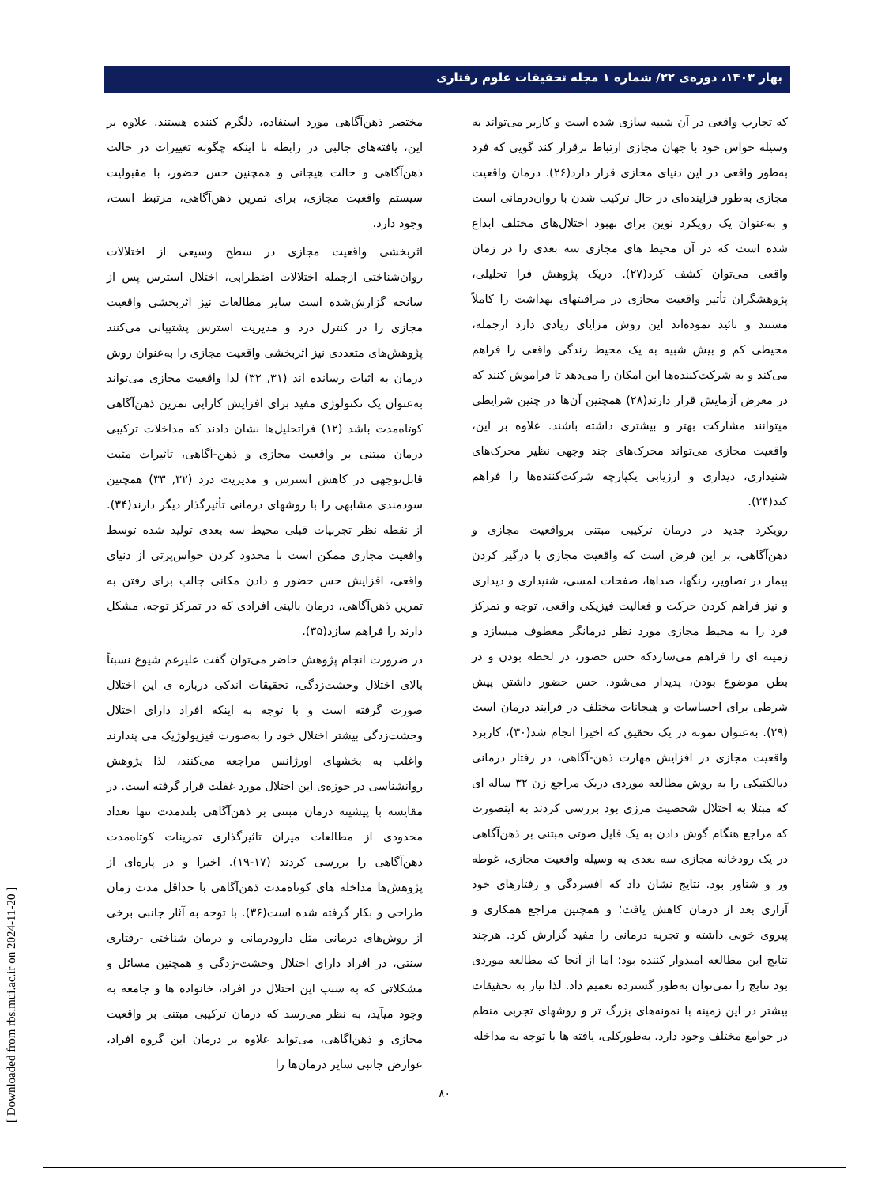بهار ۱۴۰۳، دوره‌ی ۲۲/ شماره ۱ مجله تحقیقات علوم رفتاری
که تجارب واقعی در آن شبیه سازی شده است و کاربر می‌تواند به وسیله حواس خود با جهان مجازی ارتباط برقرار کند گویی که فرد به‌طور واقعی در این دنیای مجازی قرار دارد(۲۶). درمان واقعیت مجازی به‌طور فزاینده‌ای در حال ترکیب شدن با روان‌درمانی است و به‌عنوان یک رویکرد نوین برای بهبود اختلال‌های مختلف ابداع شده است که در آن محیط های مجازی سه بعدی را در زمان واقعی می‌توان کشف کرد(۲۷). دریک پژوهش فرا تحلیلی، پژوهشگران تأثیر واقعیت مجازی در مراقبتهای بهداشت را کاملاً مستند و تائید نموده‌اند این روش مزایای زیادی دارد ازجمله، محیطی کم و بیش شبیه به یک محیط زندگی واقعی را فراهم می‌کند و به شرکت‌کننده‌ها این امکان را می‌دهد تا فراموش کنند که در معرض آزمایش قرار دارند(۲۸) همچنین آن‌ها در چنین شرایطی میتوانند مشارکت بهتر و بیشتری داشته باشند. علاوه بر این، واقعیت مجازی می‌تواند محرک‌های چند وجهی نظیر محرک‌های شنیداری، دیداری و ارزیابی یکپارچه شرکت‌کننده‌ها را فراهم کند(۲۴).
رویکرد جدید در درمان ترکیبی مبتنی برواقعیت مجازی و ذهن‌آگاهی، بر این فرض است که واقعیت مجازی با درگیر کردن بیمار در تصاویر، رنگها، صداها، صفحات لمسی، شنیداری و دیداری و نیز فراهم کردن حرکت و فعالیت فیزیکی واقعی، توجه و تمرکز فرد را به محیط مجازی مورد نظر درمانگر معطوف میسازد و زمینه ای را فراهم می‌سازدکه حس حضور، در لحظه بودن و در بطن موضوع بودن، پدیدار می‌شود. حس حضور داشتن پیش شرطی برای احساسات و هیجانات مختلف در فرایند درمان است (۲۹). به‌عنوان نمونه در یک تحقیق که اخیرا انجام شد(۳۰)، کاربرد واقعیت مجازی در افزایش مهارت ذهن-آگاهی، در رفتار درمانی دیالکتیکی را به روش مطالعه موردی دریک مراجع زن ۳۲ ساله ای که مبتلا به اختلال شخصیت مرزی بود بررسی کردند به اینصورت که مراجع هنگام گوش دادن به یک فایل صوتی مبتنی بر ذهن‌آگاهی در یک رودخانه مجازی سه بعدی به وسیله واقعیت مجازی، غوطه ور و شناور بود. نتایج نشان داد که افسردگی و رفتارهای خود آزاری بعد از درمان کاهش یافت؛ و همچنین مراجع همکاری و پیروی خوبی داشته و تجربه درمانی را مفید گزارش کرد. هرچند نتایج این مطالعه امیدوار کننده بود؛ اما از آنجا که مطالعه موردی بود نتایج را نمی‌توان به‌طور گسترده تعمیم داد. لذا نیاز به تحقیقات بیشتر در این زمینه با نمونه‌های بزرگ تر و روشهای تجربی منظم در جوامع مختلف وجود دارد. به‌طورکلی، یافته ها با توجه به مداخله
مختصر ذهن‌آگاهی مورد استفاده، دلگرم کننده هستند. علاوه بر این، یافته‌های جالبی در رابطه با اینکه چگونه تغییرات در حالت ذهن‌آگاهی و حالت هیجانی و همچنین حس حضور، با مقبولیت سیستم واقعیت مجازی، برای تمرین ذهن‌آگاهی، مرتبط است، وجود دارد.
اثربخشی واقعیت مجازی در سطح وسیعی از اختلالات روان‌شناختی ازجمله اختلالات اضطرابی، اختلال استرس پس از سانحه گزارش‌شده است سایر مطالعات نیز اثربخشی واقعیت مجازی را در کنترل درد و مدیریت استرس پشتیبانی می‌کنند پژوهش‌های متعددی نیز اثربخشی واقعیت مجازی را به‌عنوان روش درمان به اثبات رسانده اند (۳۱, ۳۲) لذا واقعیت مجازی می‌تواند به‌عنوان یک تکنولوژی مفید برای افزایش کارایی تمرین ذهن‌آگاهی کوتاه‌مدت باشد (۱۲) فراتحلیل‌ها نشان دادند که مداخلات ترکیبی درمان مبتنی بر واقعیت مجازی و ذهن-آگاهی، تاثیرات مثبت قابل‌توجهی در کاهش استرس و مدیریت درد (۳۲, ۳۳) همچنین سودمندی مشابهی را با روشهای درمانی تأثیرگذار دیگر دارند(۳۴). از نقطه نظر تجربیات قبلی محیط سه بعدی تولید شده توسط واقعیت مجازی ممکن است با محدود کردن حواس‌پرتی از دنیای واقعی، افزایش حس حضور و دادن مکانی جالب برای رفتن به تمرین ذهن‌آگاهی، درمان بالینی افرادی که در تمرکز توجه، مشکل دارند را فراهم سازد(۳۵).
در ضرورت انجام پژوهش حاضر می‌توان گفت علیرغم شیوع نسبتاً بالای اختلال وحشت‌زدگی، تحقیقات اندکی درباره ی این اختلال صورت گرفته است و با توجه به اینکه افراد دارای اختلال وحشت‌زدگی بیشتر اختلال خود را به‌صورت فیزیولوژیک می پندارند واغلب به بخشهای اورژانس مراجعه می‌کنند، لذا پژوهش روانشناسی در حوزه‌ی این اختلال مورد غفلت قرار گرفته است. در مقایسه با پیشینه درمان مبتنی بر ذهن‌آگاهی بلندمدت تنها تعداد محدودی از مطالعات میزان تاثیرگذاری تمرینات کوتاه‌مدت ذهن‌آگاهی را بررسی کردند (۱۷-۱۹). اخیرا و در پاره‌ای از پژوهش‌ها مداخله های کوتاه‌مدت ذهن‌آگاهی با حداقل مدت زمان طراحی و بکار گرفته شده است(۳۶). با توجه به آثار جانبی برخی از روش‌های درمانی مثل دارودرمانی و درمان شناختی -رفتاری سنتی، در افراد دارای اختلال وحشت-زدگی و همچنین مسائل و مشکلاتی که به سبب این اختلال در افراد، خانواده ها و جامعه به وجود میآید، به نظر می‌رسد که درمان ترکیبی مبتنی بر واقعیت مجازی و ذهن‌آگاهی، می‌تواند علاوه بر درمان این گروه افراد، عوارض جانبی سایر درمان‌ها را
[ Downloaded from rbs.mui.ac.ir on 2024-11-20 ]
۸۰